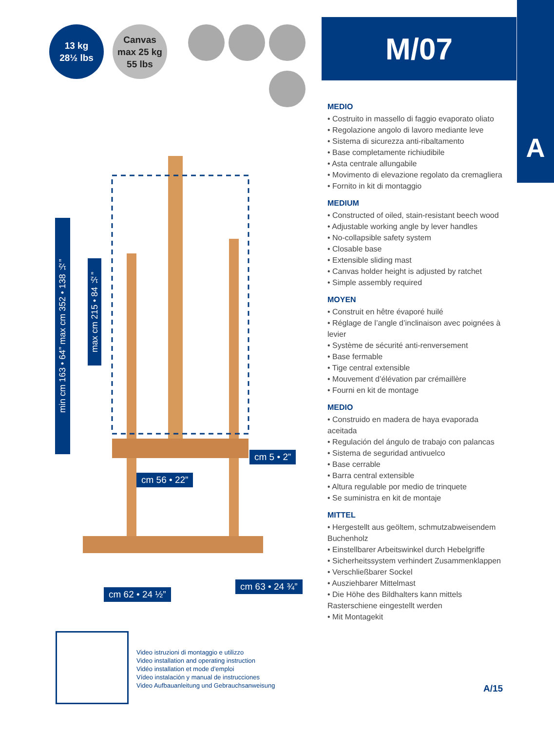13 kg
28½ lbs
Canvas
max 25 kg
55 lbs
min cm 163 • 64” max cm 352 • 138 ½”
max cm 215 • 84 ½”
cm 5 • 2”
cm 56 • 22”
cm 62 • 24 ½”
cm 63 • 24 ¾”
M/07
A
MEDIO
• Costruito in massello di faggio evaporato oliato
• Regolazione angolo di lavoro mediante leve
• Sistema di sicurezza anti-ribaltamento
• Base completamente richiudibile
• Asta centrale allungabile
• Movimento di elevazione regolato da cremagliera
• Fornito in kit di montaggio
MEDIUM
• Constructed of oiled, stain-resistant beech wood
• Adjustable working angle by lever handles
• No-collapsible safety system
• Closable base
• Extensible sliding mast
• Canvas holder height is adjusted by ratchet
• Simple assembly required
MOYEN
• Construit en hêtre évaporé huilé
• Réglage de l’angle d’inclinaison avec poignées à levier
• Système de sécurité anti-renversement
• Base fermable
• Tige central extensible
• Mouvement d’élévation par crémaillère
• Fourni en kit de montage
MEDIO
• Construido en madera de haya evaporada aceitada
• Regulación del ángulo de trabajo con palancas
• Sistema de seguridad antivuelco
• Base cerrable
• Barra central extensible
• Altura regulable por medio de trinquete
• Se suministra en kit de montaje
MITTEL
• Hergestellt aus geöltem, schmutzabweisendem Buchenholz
• Einstellbarer Arbeitswinkel durch Hebelgriffe
• Sicherheitssystem verhindert Zusammenklappen
• Verschließbarer Sockel
• Ausziehbarer Mittelmast
• Die Höhe des Bildhalters kann mittels Rasterschiene eingestellt werden
• Mit Montagekit
Video istruzioni di montaggio e utilizzo
Video installation and operating instruction
Vidéo installation et mode d’emploi
Vídeo instalación y manual de instrucciones
Video Aufbauanleitung und Gebrauchsanweisung
A/15